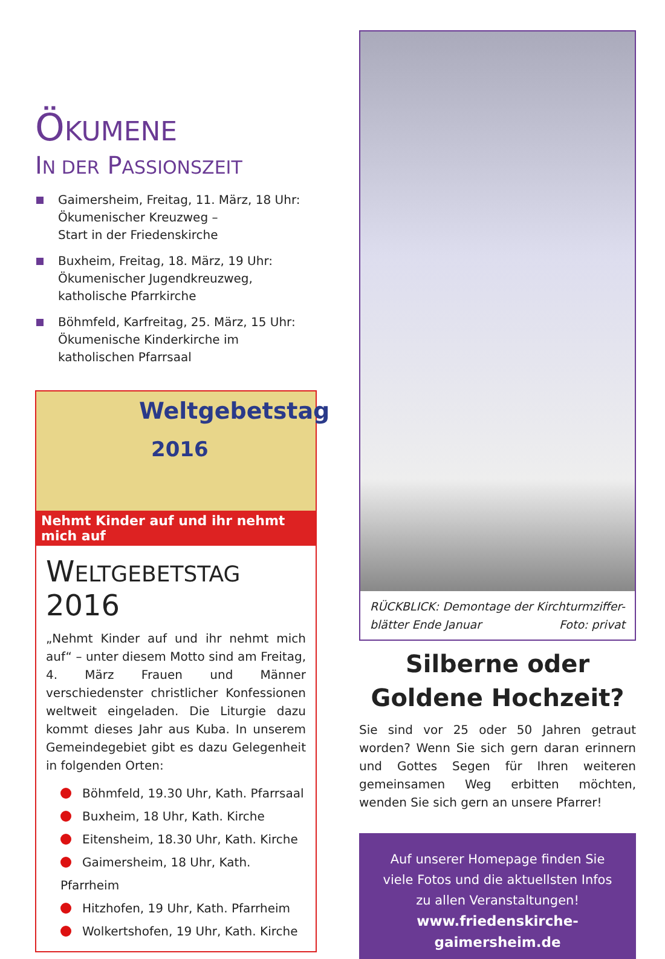ÖKUMENE
IN DER PASSIONSZEIT
Gaimersheim, Freitag, 11. März, 18 Uhr:
Ökumenischer Kreuzweg –
Start in der Friedenskirche
Buxheim, Freitag, 18. März, 19 Uhr:
Ökumenischer Jugendkreuzweg,
katholische Pfarrkirche
Böhmfeld, Karfreitag, 25. März, 15 Uhr:
Ökumenische Kinderkirche im
katholischen Pfarrsaal
Weltgebetstag
2016
Nehmt Kinder auf und ihr nehmt mich auf
WELTGEBETSTAG 2016
„Nehmt Kinder auf und ihr nehmt mich auf“ – unter diesem Motto sind am Freitag, 4. März Frauen und Männer verschiedenster christlicher Konfessionen weltweit eingeladen. Die Liturgie dazu kommt dieses Jahr aus Kuba. In unserem Gemeindegebiet gibt es dazu Gelegenheit in folgenden Orten:
Böhmfeld, 19.30 Uhr, Kath. Pfarrsaal
Buxheim, 18 Uhr, Kath. Kirche
Eitensheim, 18.30 Uhr, Kath. Kirche
Gaimersheim, 18 Uhr, Kath. Pfarrheim
Hitzhofen, 19 Uhr, Kath. Pfarrheim
Wolkertshofen, 19 Uhr, Kath. Kirche
RÜCKBLICK: Demontage der Kirchturmziffer-blätter Ende Januar Foto: privat
Silberne oder
Goldene Hochzeit?
Sie sind vor 25 oder 50 Jahren getraut worden? Wenn Sie sich gern daran erinnern und Gottes Segen für Ihren weiteren gemeinsamen Weg erbitten möchten, wenden Sie sich gern an unsere Pfarrer!
Auf unserer Homepage finden Sie
viele Fotos und die aktuellsten Infos
zu allen Veranstaltungen!
www.friedenskirche-gaimersheim.de